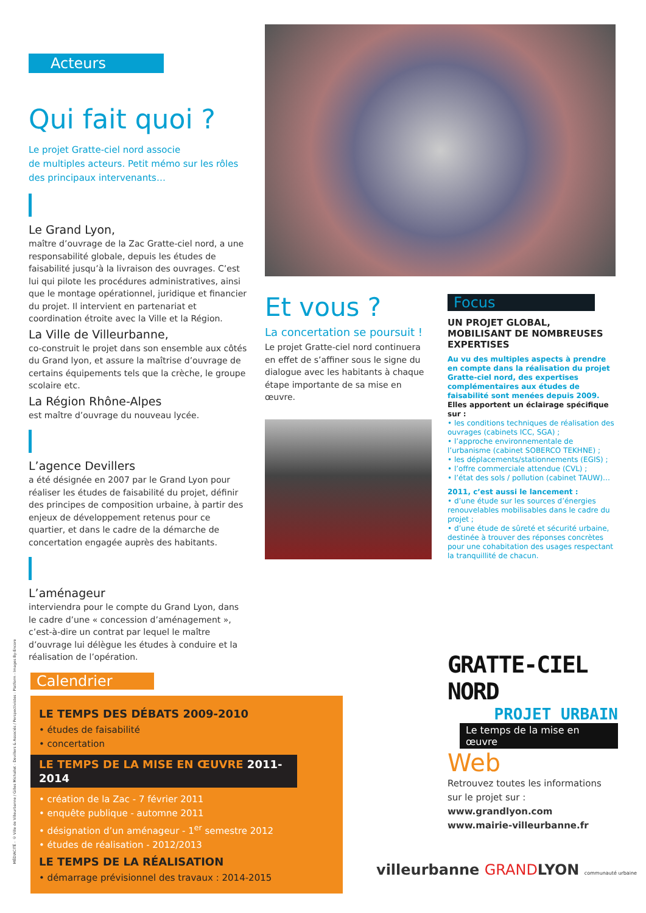Acteurs
Qui fait quoi ?
Le projet Gratte-ciel nord associe
de multiples acteurs. Petit mémo sur les rôles
des principaux intervenants…
Le Grand Lyon,
maître d’ouvrage de la Zac Gratte-ciel nord, a une responsabilité globale, depuis les études de faisabilité jusqu’à la livraison des ouvrages. C’est lui qui pilote les procédures administratives, ainsi que le montage opérationnel, juridique et financier du projet. Il intervient en partenariat et coordination étroite avec la Ville et la Région.
La Ville de Villeurbanne,
co-construit le projet dans son ensemble aux côtés du Grand lyon, et assure la maîtrise d’ouvrage de certains équipements tels que la crèche, le groupe scolaire etc.
La Région Rhône-Alpes
est maître d’ouvrage du nouveau lycée.
L’agence Devillers
a été désignée en 2007 par le Grand Lyon pour réaliser les études de faisabilité du projet, définir des principes de composition urbaine, à partir des enjeux de développement retenus pour ce quartier, et dans le cadre de la démarche de concertation engagée auprès des habitants.
L’aménageur
interviendra pour le compte du Grand Lyon, dans le cadre d’une « concession d’aménagement », c’est-à-dire un contrat par lequel le maître d’ouvrage lui délègue les études à conduire et la réalisation de l’opération.
Et vous ?
La concertation se poursuit !
Le projet Gratte-ciel nord continuera en effet de s’affiner sous le signe du dialogue avec les habitants à chaque étape importante de sa mise en œuvre.
Focus
UN PROJET GLOBAL, MOBILISANT DE NOMBREUSES EXPERTISES
Au vu des multiples aspects à prendre en compte dans la réalisation du projet Gratte-ciel nord, des expertises complémentaires aux études de faisabilité sont menées depuis 2009. Elles apportent un éclairage spécifique sur :
• les conditions techniques de réalisation des ouvrages (cabinets ICC, SGA) ;
• l’approche environnementale de l’urbanisme (cabinet SOBERCO TEKHNE) ;
• les déplacements/stationnements (EGIS) ;
• l’offre commerciale attendue (CVL) ;
• l’état des sols / pollution (cabinet TAUW)…
2011, c’est aussi le lancement :
• d’une étude sur les sources d’énergies renouvelables mobilisables dans le cadre du projet ;
• d’une étude de sûreté et sécurité urbaine, destinée à trouver des réponses concrètes pour une cohabitation des usages respectant la tranquillité de chacun.
GRATTE-CIEL NORD
PROJET URBAIN
Le temps de la mise en œuvre
Web
Retrouvez toutes les informations sur le projet sur :
www.grandlyon.com
www.mairie-villeurbanne.fr
Calendrier
LE TEMPS DES DÉBATS 2009-2010
• études de faisabilité
• concertation
LE TEMPS DE LA MISE EN ŒUVRE 2011-2014
• création de la Zac - 7 février 2011
• enquête publique - automne 2011
• désignation d’un aménageur - 1<sup>er</sup> semestre 2012
• études de réalisation - 2012/2013
LE TEMPS DE LA RÉALISATION
• démarrage prévisionnel des travaux : 2014-2015
villeurbanne GRANDLYON communauté urbaine
MÉDIACITÉ - © Ville de Villeurbanne / Gilles Michallet - Devillers & Associés / Perspectivistes : Platform - Images By-Encore